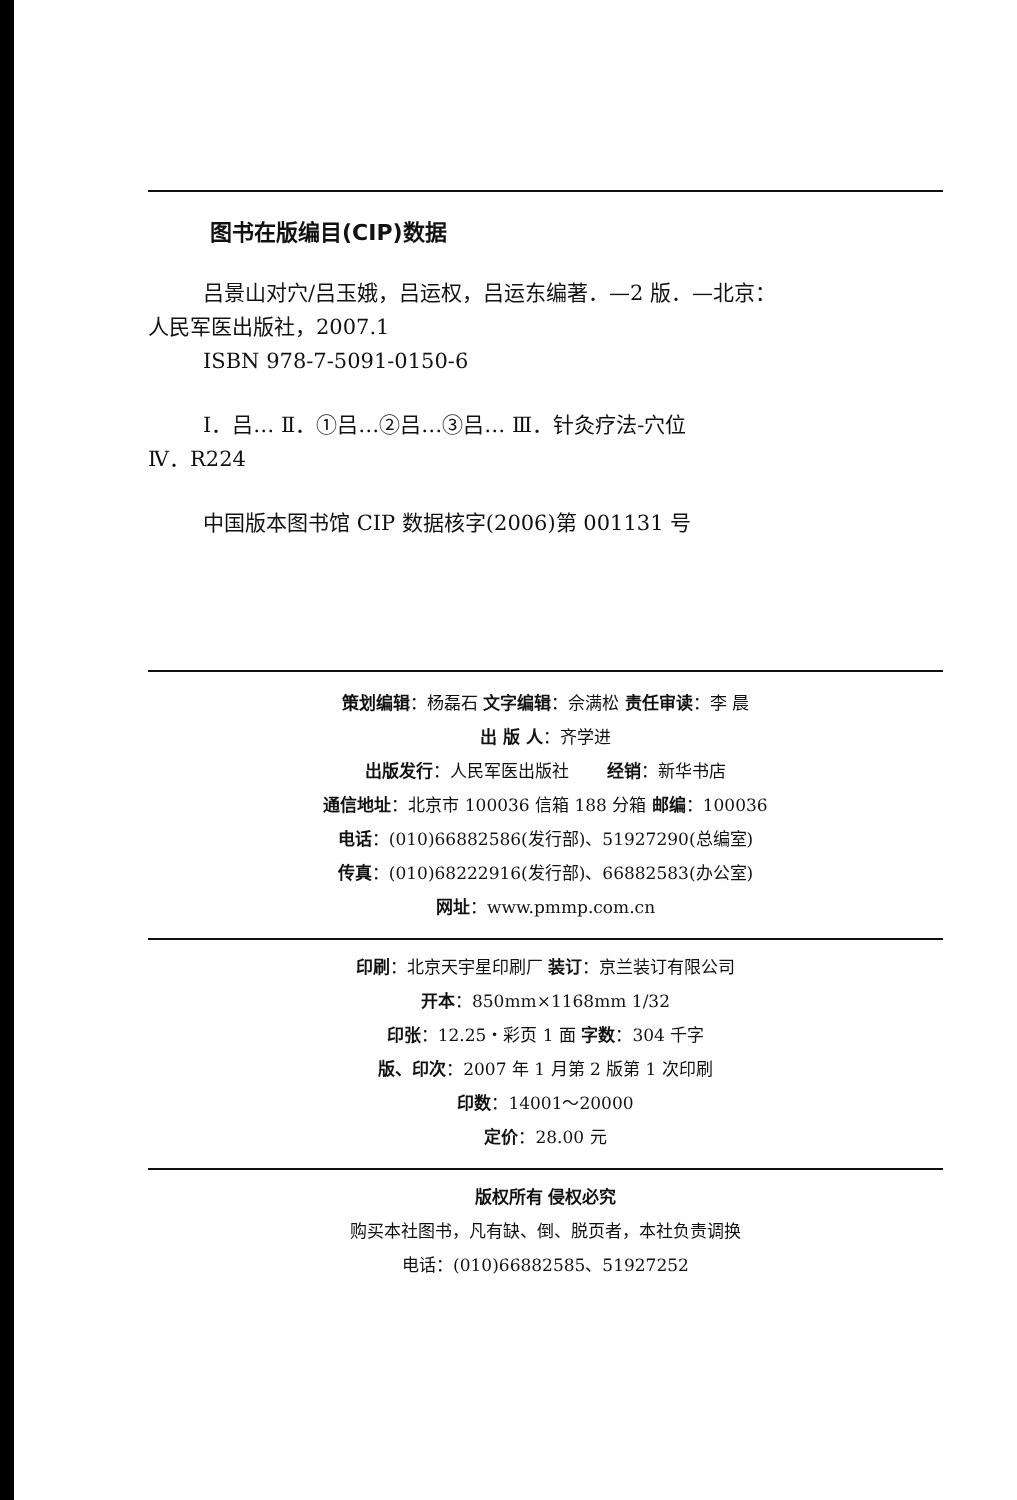图书在版编目(CIP)数据
吕景山对穴/吕玉娥，吕运权，吕运东编著．—2 版．—北京：
人民军医出版社，2007.1
ISBN 978-7-5091-0150-6
Ⅰ．吕… Ⅱ．①吕…②吕…③吕… Ⅲ．针灸疗法-穴位
Ⅳ．R224
中国版本图书馆 CIP 数据核字(2006)第 001131 号
策划编辑：杨磊石 文字编辑：佘满松 责任审读：李 晨
出 版 人：齐学进
出版发行：人民军医出版社 经销：新华书店
通信地址：北京市 100036 信箱 188 分箱 邮编：100036
电话：(010)66882586(发行部)、51927290(总编室)
传真：(010)68222916(发行部)、66882583(办公室)
网址：www.pmmp.com.cn
印刷：北京天宇星印刷厂 装订：京兰装订有限公司
开本：850mm×1168mm 1/32
印张：12.25・彩页 1 面 字数：304 千字
版、印次：2007 年 1 月第 2 版第 1 次印刷
印数：14001～20000
定价：28.00 元
版权所有 侵权必究
购买本社图书，凡有缺、倒、脱页者，本社负责调换
电话：(010)66882585、51927252